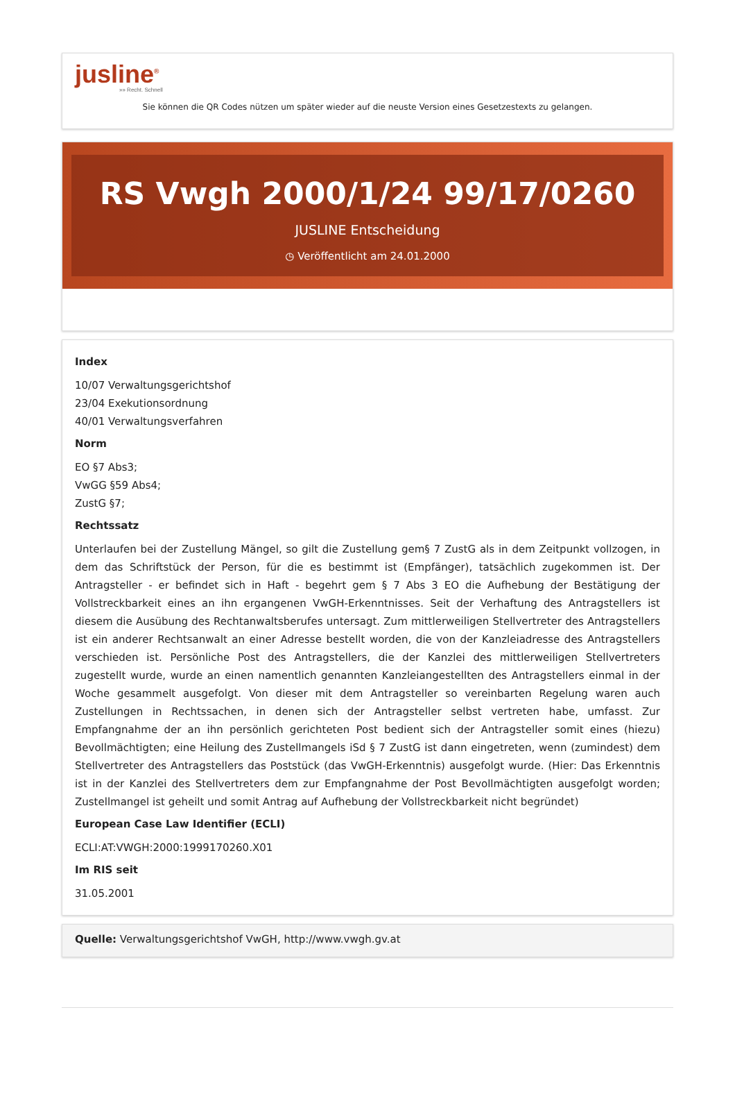jusline<sup>®</sup>
»» Recht. Schnell
Sie können die QR Codes nützen um später wieder auf die neuste Version eines Gesetzestexts zu gelangen.
RS Vwgh 2000/1/24 99/17/0260
JUSLINE Entscheidung
◷ Veröffentlicht am 24.01.2000
Index
10/07 Verwaltungsgerichtshof
23/04 Exekutionsordnung
40/01 Verwaltungsverfahren
Norm
EO §7 Abs3;
VwGG §59 Abs4;
ZustG §7;
Rechtssatz
Unterlaufen bei der Zustellung Mängel, so gilt die Zustellung gem§ 7 ZustG als in dem Zeitpunkt vollzogen, in dem das Schriftstück der Person, für die es bestimmt ist (Empfänger), tatsächlich zugekommen ist. Der Antragsteller - er befindet sich in Haft - begehrt gem § 7 Abs 3 EO die Aufhebung der Bestätigung der Vollstreckbarkeit eines an ihn ergangenen VwGH-Erkenntnisses. Seit der Verhaftung des Antragstellers ist diesem die Ausübung des Rechtanwaltsberufes untersagt. Zum mittlerweiligen Stellvertreter des Antragstellers ist ein anderer Rechtsanwalt an einer Adresse bestellt worden, die von der Kanzleiadresse des Antragstellers verschieden ist. Persönliche Post des Antragstellers, die der Kanzlei des mittlerweiligen Stellvertreters zugestellt wurde, wurde an einen namentlich genannten Kanzleiangestellten des Antragstellers einmal in der Woche gesammelt ausgefolgt. Von dieser mit dem Antragsteller so vereinbarten Regelung waren auch Zustellungen in Rechtssachen, in denen sich der Antragsteller selbst vertreten habe, umfasst. Zur Empfangnahme der an ihn persönlich gerichteten Post bedient sich der Antragsteller somit eines (hiezu) Bevollmächtigten; eine Heilung des Zustellmangels iSd § 7 ZustG ist dann eingetreten, wenn (zumindest) dem Stellvertreter des Antragstellers das Poststück (das VwGH-Erkenntnis) ausgefolgt wurde. (Hier: Das Erkenntnis ist in der Kanzlei des Stellvertreters dem zur Empfangnahme der Post Bevollmächtigten ausgefolgt worden; Zustellmangel ist geheilt und somit Antrag auf Aufhebung der Vollstreckbarkeit nicht begründet)
European Case Law Identifier (ECLI)
ECLI:AT:VWGH:2000:1999170260.X01
Im RIS seit
31.05.2001
Quelle: Verwaltungsgerichtshof VwGH, http://www.vwgh.gv.at